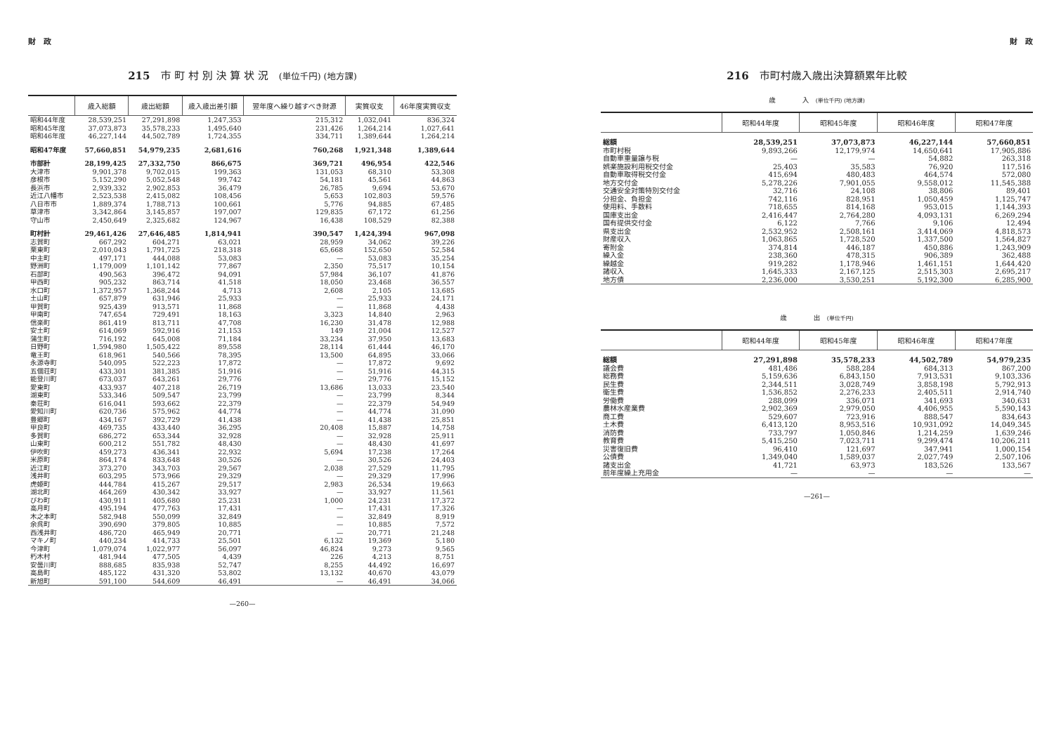財　政
215　市 町 村 別 決 算 状 況　(単位千円) (地方課)
| | 歳入総額 | 歳出総額 | 歳入歳出差引額 | 翌年度へ繰り越すべき財源 | 実質収支 | 46年度実質収支 |
| --- | --- | --- | --- | --- | --- | --- |
| 昭和44年度 | 28,539,251 | 27,291,898 | 1,247,353 | 215,312 | 1,032,041 | 836,324 |
| 昭和45年度 | 37,073,873 | 35,578,233 | 1,495,640 | 231,426 | 1,264,214 | 1,027,641 |
| 昭和46年度 | 46,227,144 | 44,502,789 | 1,724,355 | 334,711 | 1,389,644 | 1,264,214 |
| 昭和47年度 | 57,660,851 | 54,979,235 | 2,681,616 | 760,268 | 1,921,348 | 1,389,644 |
| 市部計 | 28,199,425 | 27,332,750 | 866,675 | 369,721 | 496,954 | 422,546 |
| 大津市 | 9,901,378 | 9,702,015 | 199,363 | 131,053 | 68,310 | 53,308 |
| 彦根市 | 5,152,290 | 5,052,548 | 99,742 | 54,181 | 45,561 | 44,863 |
| 長浜市 | 2,939,332 | 2,902,853 | 36,479 | 26,785 | 9,694 | 53,670 |
| 近江八幡市 | 2,523,538 | 2,415,082 | 108,456 | 5,653 | 102,803 | 59,576 |
| 八日市市 | 1,889,374 | 1,788,713 | 100,661 | 5,776 | 94,885 | 67,485 |
| 草津市 | 3,342,864 | 3,145,857 | 197,007 | 129,835 | 67,172 | 61,256 |
| 守山市 | 2,450,649 | 2,325,682 | 124,967 | 16,438 | 108,529 | 82,388 |
| 町村計 | 29,461,426 | 27,646,485 | 1,814,941 | 390,547 | 1,424,394 | 967,098 |
| 志賀町 | 667,292 | 604,271 | 63,021 | 28,959 | 34,062 | 39,226 |
| 栗東町 | 2,010,043 | 1,791,725 | 218,318 | 65,668 | 152,650 | 52,584 |
| 中主町 | 497,171 | 444,088 | 53,083 | — | 53,083 | 35,254 |
| 野洲町 | 1,179,009 | 1,101,142 | 77,867 | 2,350 | 75,517 | 10,154 |
| 石部町 | 490,563 | 396,472 | 94,091 | 57,984 | 36,107 | 41,876 |
| 甲西町 | 905,232 | 863,714 | 41,518 | 18,050 | 23,468 | 36,557 |
| 水口町 | 1,372,957 | 1,368,244 | 4,713 | 2,608 | 2,105 | 13,685 |
| 土山町 | 657,879 | 631,946 | 25,933 | — | 25,933 | 24,171 |
| 甲賀町 | 925,439 | 913,571 | 11,868 | — | 11,868 | 4,438 |
| 甲南町 | 747,654 | 729,491 | 18,163 | 3,323 | 14,840 | 2,963 |
| 信楽町 | 861,419 | 813,711 | 47,708 | 16,230 | 31,478 | 12,988 |
| 安土町 | 614,069 | 592,916 | 21,153 | 149 | 21,004 | 12,527 |
| 蒲生町 | 716,192 | 645,008 | 71,184 | 33,234 | 37,950 | 13,683 |
| 日野町 | 1,594,980 | 1,505,422 | 89,558 | 28,114 | 61,444 | 46,170 |
| 竜王町 | 618,961 | 540,566 | 78,395 | 13,500 | 64,895 | 33,066 |
| 永源寺町 | 540,095 | 522,223 | 17,872 | — | 17,872 | 9,692 |
| 五個荘町 | 433,301 | 381,385 | 51,916 | — | 51,916 | 44,315 |
| 能登川町 | 673,037 | 643,261 | 29,776 | — | 29,776 | 15,152 |
| 愛東町 | 433,937 | 407,218 | 26,719 | 13,686 | 13,033 | 23,540 |
| 湖東町 | 533,346 | 509,547 | 23,799 | — | 23,799 | 8,344 |
| 秦荘町 | 616,041 | 593,662 | 22,379 | — | 22,379 | 54,949 |
| 愛知川町 | 620,736 | 575,962 | 44,774 | — | 44,774 | 31,090 |
| 豊郷町 | 434,167 | 392,729 | 41,438 | — | 41,438 | 25,851 |
| 甲良町 | 469,735 | 433,440 | 36,295 | 20,408 | 15,887 | 14,758 |
| 多賀町 | 686,272 | 653,344 | 32,928 | — | 32,928 | 25,911 |
| 山東町 | 600,212 | 551,782 | 48,430 | — | 48,430 | 41,697 |
| 伊吹町 | 459,273 | 436,341 | 22,932 | 5,694 | 17,238 | 17,264 |
| 米原町 | 864,174 | 833,648 | 30,526 | — | 30,526 | 24,403 |
| 近江町 | 373,270 | 343,703 | 29,567 | 2,038 | 27,529 | 11,795 |
| 浅井町 | 603,295 | 573,966 | 29,329 | — | 29,329 | 17,996 |
| 虎姫町 | 444,784 | 415,267 | 29,517 | 2,983 | 26,534 | 19,663 |
| 湖北町 | 464,269 | 430,342 | 33,927 | — | 33,927 | 11,561 |
| びわ町 | 430,911 | 405,680 | 25,231 | 1,000 | 24,231 | 17,372 |
| 高月町 | 495,194 | 477,763 | 17,431 | — | 17,431 | 17,326 |
| 木之本町 | 582,948 | 550,099 | 32,849 | — | 32,849 | 8,919 |
| 余呉町 | 390,690 | 379,805 | 10,885 | — | 10,885 | 7,572 |
| 西浅井町 | 486,720 | 465,949 | 20,771 | — | 20,771 | 21,248 |
| マキノ町 | 440,234 | 414,733 | 25,501 | 6,132 | 19,369 | 5,180 |
| 今津町 | 1,079,074 | 1,022,977 | 56,097 | 46,824 | 9,273 | 9,565 |
| 朽木村 | 481,944 | 477,505 | 4,439 | 226 | 4,213 | 8,751 |
| 安曇川町 | 888,685 | 835,938 | 52,747 | 8,255 | 44,492 | 16,697 |
| 高島町 | 485,122 | 431,320 | 53,802 | 13,132 | 40,670 | 43,079 |
| 新旭町 | 591,100 | 544,609 | 46,491 | — | 46,491 | 34,066 |
—260—
財　政
216　市町村歳入歳出決算額累年比較
歳　　　　入　(単位千円) (地方課)
| | 昭和44年度 | 昭和45年度 | 昭和46年度 | 昭和47年度 |
| --- | --- | --- | --- | --- |
| 総額 | 28,539,251 | 37,073,873 | 46,227,144 | 57,660,851 |
| 市町村税 | 9,893,266 | 12,179,974 | 14,650,641 | 17,905,886 |
| 自動車重量譲与税 | — | — | 54,882 | 263,318 |
| 娯楽施設利用税交付金 | 25,403 | 35,583 | 76,920 | 117,516 |
| 自動車取得税交付金 | 415,694 | 480,483 | 464,574 | 572,080 |
| 地方交付金 | 5,278,226 | 7,901,055 | 9,558,012 | 11,545,388 |
| 交通安全対策特別交付金 | 32,716 | 24,108 | 38,806 | 89,401 |
| 分担金、負担金 | 742,116 | 828,951 | 1,050,459 | 1,125,747 |
| 使用料、手数料 | 718,655 | 814,168 | 953,015 | 1,144,393 |
| 国庫支出金 | 2,416,447 | 2,764,280 | 4,093,131 | 6,269,294 |
| 国有提供交付金 | 6,122 | 7,766 | 9,106 | 12,494 |
| 県支出金 | 2,532,952 | 2,508,161 | 3,414,069 | 4,818,573 |
| 財産収入 | 1,063,865 | 1,728,520 | 1,337,500 | 1,564,827 |
| 寄附金 | 374,814 | 446,187 | 450,886 | 1,243,909 |
| 繰入金 | 238,360 | 478,315 | 906,389 | 362,488 |
| 繰越金 | 919,282 | 1,178,946 | 1,461,151 | 1,644,420 |
| 諸収入 | 1,645,333 | 2,167,125 | 2,515,303 | 2,695,217 |
| 地方債 | 2,236,000 | 3,530,251 | 5,192,300 | 6,285,900 |
歳　　　　出　(単位千円)
| | 昭和44年度 | 昭和45年度 | 昭和46年度 | 昭和47年度 |
| --- | --- | --- | --- | --- |
| 総額 | 27,291,898 | 35,578,233 | 44,502,789 | 54,979,235 |
| 議会費 | 481,486 | 588,284 | 684,313 | 867,200 |
| 総務費 | 5,159,636 | 6,843,150 | 7,913,531 | 9,103,336 |
| 民生費 | 2,344,511 | 3,028,749 | 3,858,198 | 5,792,913 |
| 衛生費 | 1,536,852 | 2,276,233 | 2,405,511 | 2,914,740 |
| 労働費 | 288,099 | 336,071 | 341,693 | 340,631 |
| 農林水産業費 | 2,902,369 | 2,979,050 | 4,406,955 | 5,590,143 |
| 商工費 | 529,607 | 723,916 | 888,547 | 834,643 |
| 土木費 | 6,413,120 | 8,953,516 | 10,931,092 | 14,049,345 |
| 消防費 | 733,797 | 1,050,846 | 1,214,259 | 1,639,246 |
| 教育費 | 5,415,250 | 7,023,711 | 9,299,474 | 10,206,211 |
| 災害復旧費 | 96,410 | 121,697 | 347,941 | 1,000,154 |
| 公債費 | 1,349,040 | 1,589,037 | 2,027,749 | 2,507,106 |
| 諸支出金 | 41,721 | 63,973 | 183,526 | 133,567 |
| 前年度繰上充用金 | — | — | — | — |
—261—